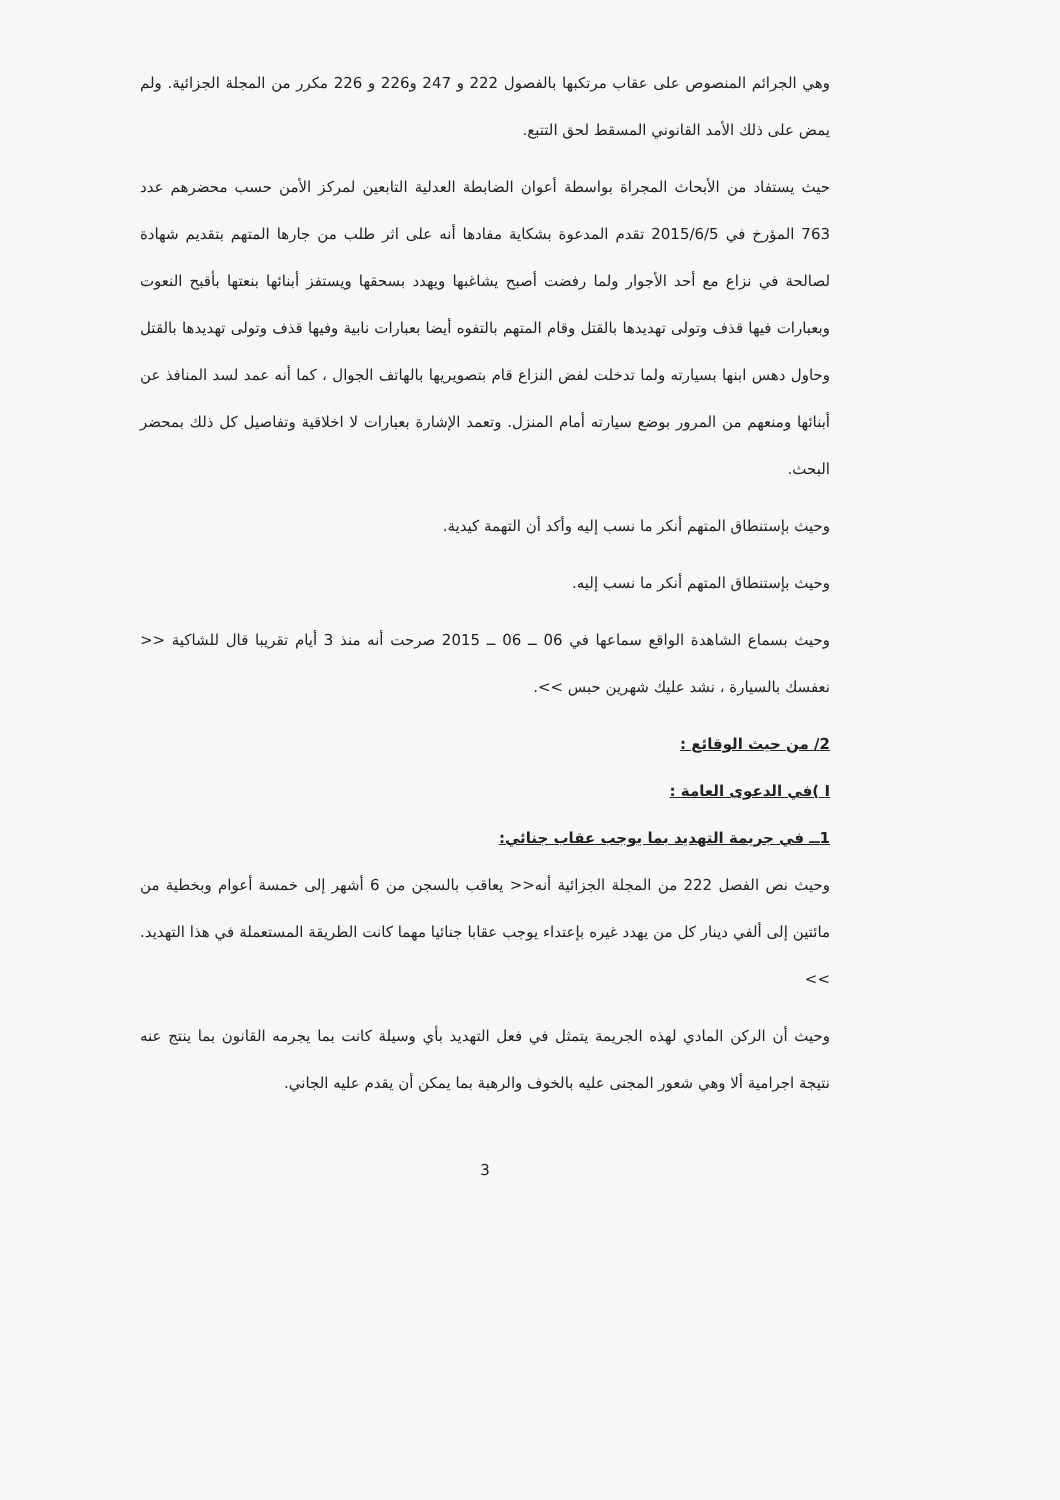وهي الجرائم المنصوص على عقاب مرتكبها بالفصول 222 و 247 و226 و 226 مكرر من المجلة الجزائية. ولم يمض على ذلك الأمد القانوني المسقط لحق التتبع.
حيث يستفاد من الأبحاث المجراة بواسطة أعوان الضابطة العدلية التابعين لمركز الأمن حسب محضرهم عدد 763 المؤرخ في 2015/6/5 تقدم المدعوة بشكاية مفادها أنه على اثر طلب من جارها المتهم بتقديم شهادة لصالحة في نزاع مع أحد الأجوار ولما رفضت أصبح يشاغبها ويهدد بسحقها ويستفز أبنائها بنعتها بأقبح النعوت وبعبارات فيها قذف وتولى تهديدها بالقتل وقام المتهم بالتفوه أيضا بعبارات نابية وفيها قذف وتولى تهديدها بالقتل وحاول دهس ابنها بسيارته ولما تدخلت لفض النزاع قام بتصويريها بالهاتف الجوال ، كما أنه عمد لسد المنافذ عن أبنائها ومنعهم من المرور بوضع سيارته أمام المنزل. وتعمد الإشارة بعبارات لا اخلاقية وتفاصيل كل ذلك بمحضر البحث.
وحيث بإستنطاق المتهم أنكر ما نسب إليه وأكد أن التهمة كيدية.
وحيث بإستنطاق المتهم أنكر ما نسب إليه.
وحيث بسماع الشاهدة الواقع سماعها في 06 ــ 06 ــ 2015 صرحت أنه منذ 3 أيام تقريبا قال للشاكية << نعفسك بالسيارة ، نشد عليك شهرين حبس >>.
2/ من حيث الوقائع :
I )في الدعوى العامة :
1ــ في جريمة التهديد بما يوجب عقاب جنائي:
وحيث نص الفصل 222 من المجلة الجزائية أنه<< يعاقب بالسجن من 6 أشهر إلى خمسة أعوام وبخطية من مائتين إلى ألفي دينار كل من يهدد غيره بإعتداء يوجب عقابا جنائيا مهما كانت الطريقة المستعملة في هذا التهديد. >>
وحيث أن الركن المادي لهذه الجريمة يتمثل في فعل التهديد بأي وسيلة كانت بما يجرمه القانون بما ينتج عنه نتيجة اجرامية ألا وهي شعور المجنى عليه بالخوف والرهبة بما يمكن أن يقدم عليه الجاني.
3